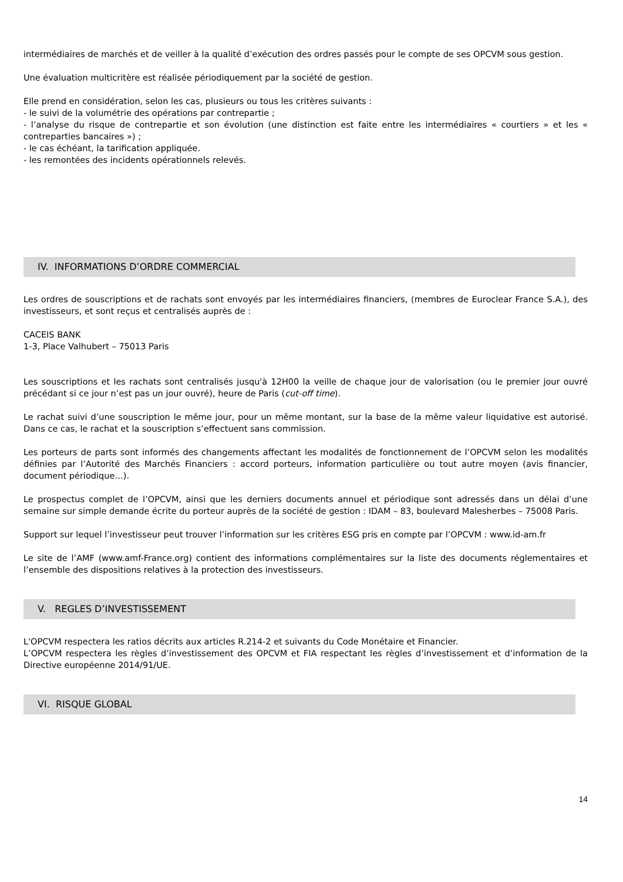intermédiaires de marchés et de veiller à la qualité d’exécution des ordres passés pour le compte de ses OPCVM sous gestion.
Une évaluation multicritère est réalisée périodiquement par la société de gestion.
Elle prend en considération, selon les cas, plusieurs ou tous les critères suivants :
- le suivi de la volumétrie des opérations par contrepartie ;
- l’analyse du risque de contrepartie et son évolution (une distinction est faite entre les intermédiaires « courtiers » et les « contreparties bancaires ») ;
- le cas échéant, la tarification appliquée.
- les remontées des incidents opérationnels relevés.
IV. INFORMATIONS D’ORDRE COMMERCIAL
Les ordres de souscriptions et de rachats sont envoyés par les intermédiaires financiers, (membres de Euroclear France S.A.), des investisseurs, et sont reçus et centralisés auprès de :
CACEIS BANK
1-3, Place Valhubert – 75013 Paris
Les souscriptions et les rachats sont centralisés jusqu'à 12H00 la veille de chaque jour de valorisation (ou le premier jour ouvré précédant si ce jour n’est pas un jour ouvré), heure de Paris (cut-off time).
Le rachat suivi d’une souscription le même jour, pour un même montant, sur la base de la même valeur liquidative est autorisé. Dans ce cas, le rachat et la souscription s’effectuent sans commission.
Les porteurs de parts sont informés des changements affectant les modalités de fonctionnement de l’OPCVM selon les modalités définies par l’Autorité des Marchés Financiers : accord porteurs, information particulière ou tout autre moyen (avis financier, document périodique…).
Le prospectus complet de l’OPCVM, ainsi que les derniers documents annuel et périodique sont adressés dans un délai d’une semaine sur simple demande écrite du porteur auprès de la société de gestion : IDAM – 83, boulevard Malesherbes – 75008 Paris.
Support sur lequel l’investisseur peut trouver l’information sur les critères ESG pris en compte par l’OPCVM : www.id-am.fr
Le site de l’AMF (www.amf-France.org) contient des informations complémentaires sur la liste des documents réglementaires et l’ensemble des dispositions relatives à la protection des investisseurs.
V. REGLES D’INVESTISSEMENT
L'OPCVM respectera les ratios décrits aux articles R.214-2 et suivants du Code Monétaire et Financier.
L’OPCVM respectera les règles d’investissement des OPCVM et FIA respectant les règles d’investissement et d’information de la Directive européenne 2014/91/UE.
VI. RISQUE GLOBAL
14